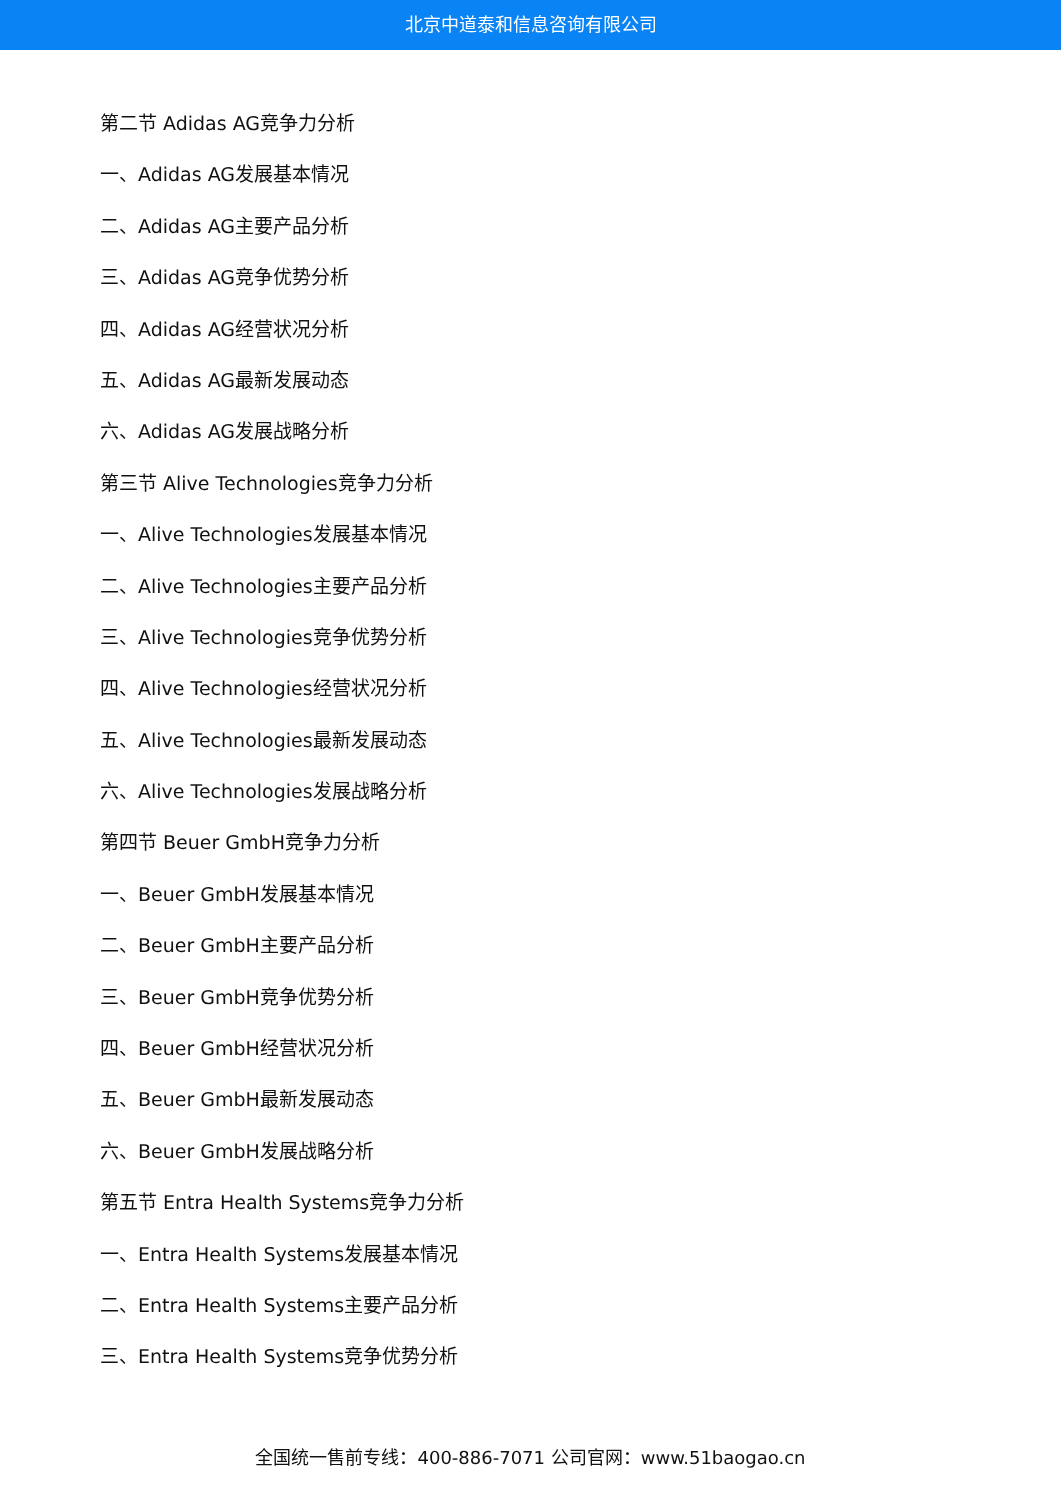北京中道泰和信息咨询有限公司
第二节 Adidas AG竞争力分析
一、Adidas AG发展基本情况
二、Adidas AG主要产品分析
三、Adidas AG竞争优势分析
四、Adidas AG经营状况分析
五、Adidas AG最新发展动态
六、Adidas AG发展战略分析
第三节 Alive Technologies竞争力分析
一、Alive Technologies发展基本情况
二、Alive Technologies主要产品分析
三、Alive Technologies竞争优势分析
四、Alive Technologies经营状况分析
五、Alive Technologies最新发展动态
六、Alive Technologies发展战略分析
第四节 Beuer GmbH竞争力分析
一、Beuer GmbH发展基本情况
二、Beuer GmbH主要产品分析
三、Beuer GmbH竞争优势分析
四、Beuer GmbH经营状况分析
五、Beuer GmbH最新发展动态
六、Beuer GmbH发展战略分析
第五节 Entra Health Systems竞争力分析
一、Entra Health Systems发展基本情况
二、Entra Health Systems主要产品分析
三、Entra Health Systems竞争优势分析
全国统一售前专线：400-886-7071 公司官网：www.51baogao.cn